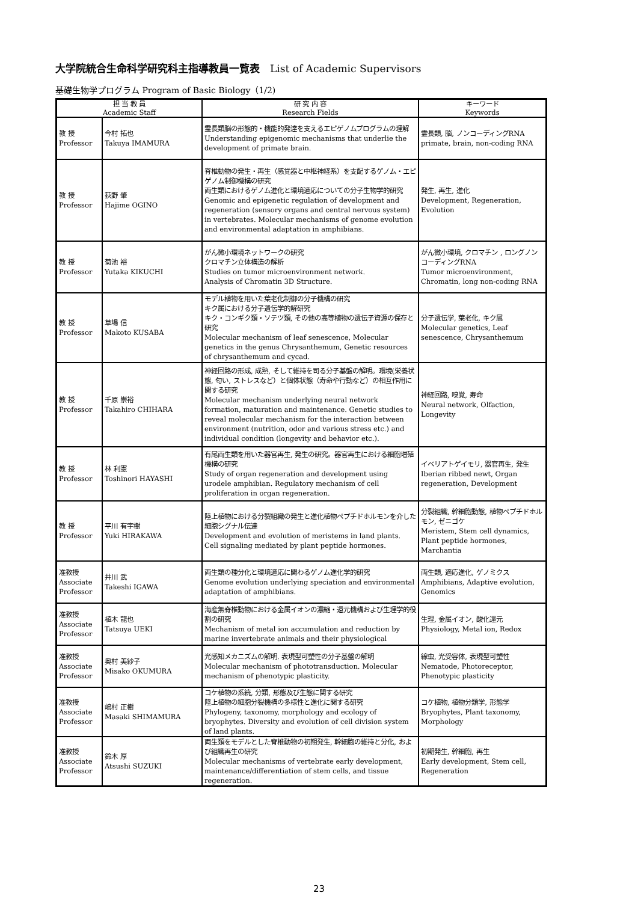大学院統合生命科学研究科主指導教員一覧表　List of Academic Supervisors
基礎生物学プログラム Program of Basic Biology（1/2)
| 担 当 教 員 Academic Staff | | 研 究 内 容 Research Fields | キーワード Keywords |
| --- | --- | --- | --- |
| 教 授 Professor | 今村 拓也 Takuya IMAMURA | 霊長類脳の形態的・機能的発達を支えるエピゲノムプログラムの理解 Understanding epigenomic mechanisms that underlie the development of primate brain. | 霊長類, 脳, ノンコーディングRNA primate, brain, non-coding RNA |
| 教 授 Professor | 荻野 肇 Hajime OGINO | 脊椎動物の発生・再生（感覚器と中枢神経系）を支配するゲノム・エピゲノム制御機構の研究 両生類におけるゲノム進化と環境適応についての分子生物学的研究 Genomic and epigenetic regulation of development and regeneration (sensory organs and central nervous system) in vertebrates. Molecular mechanisms of genome evolution and environmental adaptation in amphibians. | 発生, 再生, 進化 Development, Regeneration, Evolution |
| 教 授 Professor | 菊池 裕 Yutaka KIKUCHI | がん微小環境ネットワークの研究 クロマチン立体構造の解析 Studies on tumor microenvironment network. Analysis of Chromatin 3D Structure. | がん微小環境, クロマチン , ロングノンコーディングRNA Tumor microenvironment, Chromatin, long non-coding RNA |
| 教 授 Professor | 草場 信 Makoto KUSABA | モデル植物を用いた葉老化制御の分子機構の研究 キク属における分子遺伝学的解研究 キク・コンギク類・ソテツ類, その他の高等植物の遺伝子資源の保存と研究 Molecular mechanism of leaf senescence, Molecular genetics in the genus Chrysanthemum, Genetic resources of chrysanthemum and cycad. | 分子遺伝学, 葉老化, キク属 Molecular genetics, Leaf senescence, Chrysanthemum |
| 教 授 Professor | 千原 崇裕 Takahiro CHIHARA | 神経回路の形成, 成熟, そして維持を司る分子基盤の解明。環境(栄養状態, 匂い, ストレスなど）と個体状態（寿命や行動など）の相互作用に関する研究 Molecular mechanism underlying neural network formation, maturation and maintenance. Genetic studies to reveal molecular mechanism for the interaction between environment (nutrition, odor and various stress etc.) and individual condition (longevity and behavior etc.). | 神経回路, 嗅覚, 寿命 Neural network, Olfaction, Longevity |
| 教 授 Professor | 林 利憲 Toshinori HAYASHI | 有尾両生類を用いた器官再生, 発生の研究。器官再生における細胞増殖機構の研究 Study of organ regeneration and development using urodele amphibian. Regulatory mechanism of cell proliferation in organ regeneration. | イベリアトゲイモリ, 器官再生, 発生 Iberian ribbed newt, Organ regeneration, Development |
| 教 授 Professor | 平川 有宇樹 Yuki HIRAKAWA | 陸上植物における分裂組織の発生と進化植物ペプチドホルモンを介した細胞シグナル伝達 Development and evolution of meristems in land plants. Cell signaling mediated by plant peptide hormones. | 分裂組織, 幹細胞動態, 植物ペプチドホルモン, ゼニゴケ Meristem, Stem cell dynamics, Plant peptide hormones, Marchantia |
| 准教授 Associate Professor | 井川 武 Takeshi IGAWA | 両生類の種分化と環境適応に関わるゲノム進化学的研究 Genome evolution underlying speciation and environmental adaptation of amphibians. | 両生類, 適応進化, ゲノミクス Amphibians, Adaptive evolution, Genomics |
| 准教授 Associate Professor | 植木 龍也 Tatsuya UEKI | 海産無脊椎動物における金属イオンの濃縮・還元機構および生理学的役割の研究 Mechanism of metal ion accumulation and reduction by marine invertebrate animals and their physiological | 生理, 金属イオン, 酸化還元 Physiology, Metal ion, Redox |
| 准教授 Associate Professor | 奥村 美紗子 Misako OKUMURA | 光感知メカニズムの解明. 表現型可塑性の分子基盤の解明 Molecular mechanism of phototransduction. Molecular mechanism of phenotypic plasticity. | 線虫, 光受容体, 表現型可塑性 Nematode, Photoreceptor, Phenotypic plasticity |
| 准教授 Associate Professor | 嶋村 正樹 Masaki SHIMAMURA | コケ植物の系統, 分類, 形態及び生態に関する研究 陸上植物の細胞分裂機構の多様性と進化に関する研究 Phylogeny, taxonomy, morphology and ecology of bryophytes. Diversity and evolution of cell division system of land plants. | コケ植物, 植物分類学, 形態学 Bryophytes, Plant taxonomy, Morphology |
| 准教授 Associate Professor | 鈴木 厚 Atsushi SUZUKI | 両生類をモデルとした脊椎動物の初期発生, 幹細胞の維持と分化, および組織再生の研究 Molecular mechanisms of vertebrate early development, maintenance/differentiation of stem cells, and tissue regeneration. | 初期発生, 幹細胞, 再生 Early development, Stem cell, Regeneration |
23